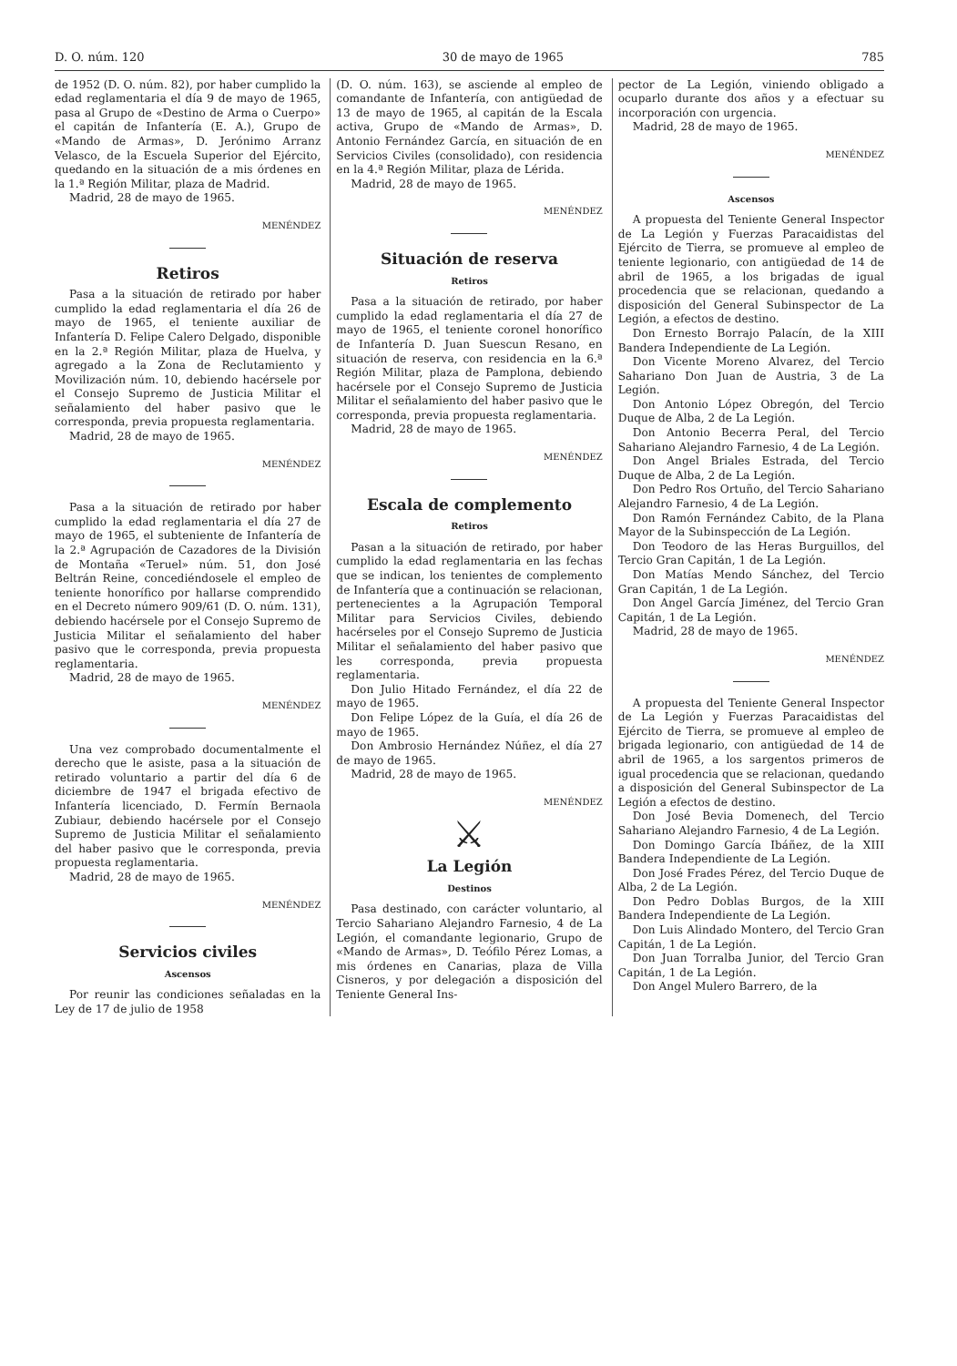D. O. núm. 120 30 de mayo de 1965 785
de 1952 (D. O. núm. 82), por haber cumplido la edad reglamentaria el día 9 de mayo de 1965, pasa al Grupo de «Destino de Arma o Cuerpo» el capitán de Infantería (E. A.), Grupo de «Mando de Armas», D. Jerónimo Arranz Velasco, de la Escuela Superior del Ejército, quedando en la situación de a mis órdenes en la 1.ª Región Militar, plaza de Madrid.
Madrid, 28 de mayo de 1965.
MENÉNDEZ
Retiros
Pasa a la situación de retirado por haber cumplido la edad reglamentaria el día 26 de mayo de 1965, el teniente auxiliar de Infantería D. Felipe Calero Delgado, disponible en la 2.ª Región Militar, plaza de Huelva, y agregado a la Zona de Reclutamiento y Movilización núm. 10, debiendo hacérsele por el Consejo Supremo de Justicia Militar el señalamiento del haber pasivo que le corresponda, previa propuesta reglamentaria.
Madrid, 28 de mayo de 1965.
MENÉNDEZ
Pasa a la situación de retirado por haber cumplido la edad reglamentaria el día 27 de mayo de 1965, el subteniente de Infantería de la 2.ª Agrupación de Cazadores de la División de Montaña «Teruel» núm. 51, don José Beltrán Reine, concediéndosele el empleo de teniente honorífico por hallarse comprendido en el Decreto número 909/61 (D. O. núm. 131), debiendo hacérsele por el Consejo Supremo de Justicia Militar el señalamiento del haber pasivo que le corresponda, previa propuesta reglamentaria.
Madrid, 28 de mayo de 1965.
MENÉNDEZ
Una vez comprobado documentalmente el derecho que le asiste, pasa a la situación de retirado voluntario a partir del día 6 de diciembre de 1947 el brigada efectivo de Infantería licenciado, D. Fermín Bernaola Zubiaur, debiendo hacérsele por el Consejo Supremo de Justicia Militar el señalamiento del haber pasivo que le corresponda, previa propuesta reglamentaria.
Madrid, 28 de mayo de 1965.
MENÉNDEZ
Servicios civiles
Ascensos
Por reunir las condiciones señaladas en la Ley de 17 de julio de 1958
(D. O. núm. 163), se asciende al empleo de comandante de Infantería, con antigüedad de 13 de mayo de 1965, al capitán de la Escala activa, Grupo de «Mando de Armas», D. Antonio Fernández García, en situación de en Servicios Civiles (consolidado), con residencia en la 4.ª Región Militar, plaza de Lérida.
Madrid, 28 de mayo de 1965.
MENÉNDEZ
Situación de reserva
Retiros
Pasa a la situación de retirado, por haber cumplido la edad reglamentaria el día 27 de mayo de 1965, el teniente coronel honorífico de Infantería D. Juan Suescun Resano, en situación de reserva, con residencia en la 6.ª Región Militar, plaza de Pamplona, debiendo hacérsele por el Consejo Supremo de Justicia Militar el señalamiento del haber pasivo que le corresponda, previa propuesta reglamentaria.
Madrid, 28 de mayo de 1965.
MENÉNDEZ
Escala de complemento
Retiros
Pasan a la situación de retirado, por haber cumplido la edad reglamentaria en las fechas que se indican, los tenientes de complemento de Infantería que a continuación se relacionan, pertenecientes a la Agrupación Temporal Militar para Servicios Civiles, debiendo hacérseles por el Consejo Supremo de Justicia Militar el señalamiento del haber pasivo que les corresponda, previa propuesta reglamentaria.
Don Julio Hitado Fernández, el día 22 de mayo de 1965.
Don Felipe López de la Guía, el día 26 de mayo de 1965.
Don Ambrosio Hernández Núñez, el día 27 de mayo de 1965.
Madrid, 28 de mayo de 1965.
MENÉNDEZ
⚔
La Legión
Destinos
Pasa destinado, con carácter voluntario, al Tercio Sahariano Alejandro Farnesio, 4 de La Legión, el comandante legionario, Grupo de «Mando de Armas», D. Teófilo Pérez Lomas, a mis órdenes en Canarias, plaza de Villa Cisneros, y por delegación a disposición del Teniente General Ins-
pector de La Legión, viniendo obligado a ocuparlo durante dos años y a efectuar su incorporación con urgencia.
Madrid, 28 de mayo de 1965.
MENÉNDEZ
Ascensos
A propuesta del Teniente General Inspector de La Legión y Fuerzas Paracaidistas del Ejército de Tierra, se promueve al empleo de teniente legionario, con antigüedad de 14 de abril de 1965, a los brigadas de igual procedencia que se relacionan, quedando a disposición del General Subinspector de La Legión, a efectos de destino.
Don Ernesto Borrajo Palacín, de la XIII Bandera Independiente de La Legión.
Don Vicente Moreno Alvarez, del Tercio Sahariano Don Juan de Austria, 3 de La Legión.
Don Antonio López Obregón, del Tercio Duque de Alba, 2 de La Legión.
Don Antonio Becerra Peral, del Tercio Sahariano Alejandro Farnesio, 4 de La Legión.
Don Angel Briales Estrada, del Tercio Duque de Alba, 2 de La Legión.
Don Pedro Ros Ortuño, del Tercio Sahariano Alejandro Farnesio, 4 de La Legión.
Don Ramón Fernández Cabito, de la Plana Mayor de la Subinspección de La Legión.
Don Teodoro de las Heras Burguillos, del Tercio Gran Capitán, 1 de La Legión.
Don Matías Mendo Sánchez, del Tercio Gran Capitán, 1 de La Legión.
Don Angel García Jiménez, del Tercio Gran Capitán, 1 de La Legión.
Madrid, 28 de mayo de 1965.
MENÉNDEZ
A propuesta del Teniente General Inspector de La Legión y Fuerzas Paracaidistas del Ejército de Tierra, se promueve al empleo de brigada legionario, con antigüedad de 14 de abril de 1965, a los sargentos primeros de igual procedencia que se relacionan, quedando a disposición del General Subinspector de La Legión a efectos de destino.
Don José Bevia Domenech, del Tercio Sahariano Alejandro Farnesio, 4 de La Legión.
Don Domingo García Ibáñez, de la XIII Bandera Independiente de La Legión.
Don José Frades Pérez, del Tercio Duque de Alba, 2 de La Legión.
Don Pedro Doblas Burgos, de la XIII Bandera Independiente de La Legión.
Don Luis Alindado Montero, del Tercio Gran Capitán, 1 de La Legión.
Don Juan Torralba Junior, del Tercio Gran Capitán, 1 de La Legión.
Don Angel Mulero Barrero, de la